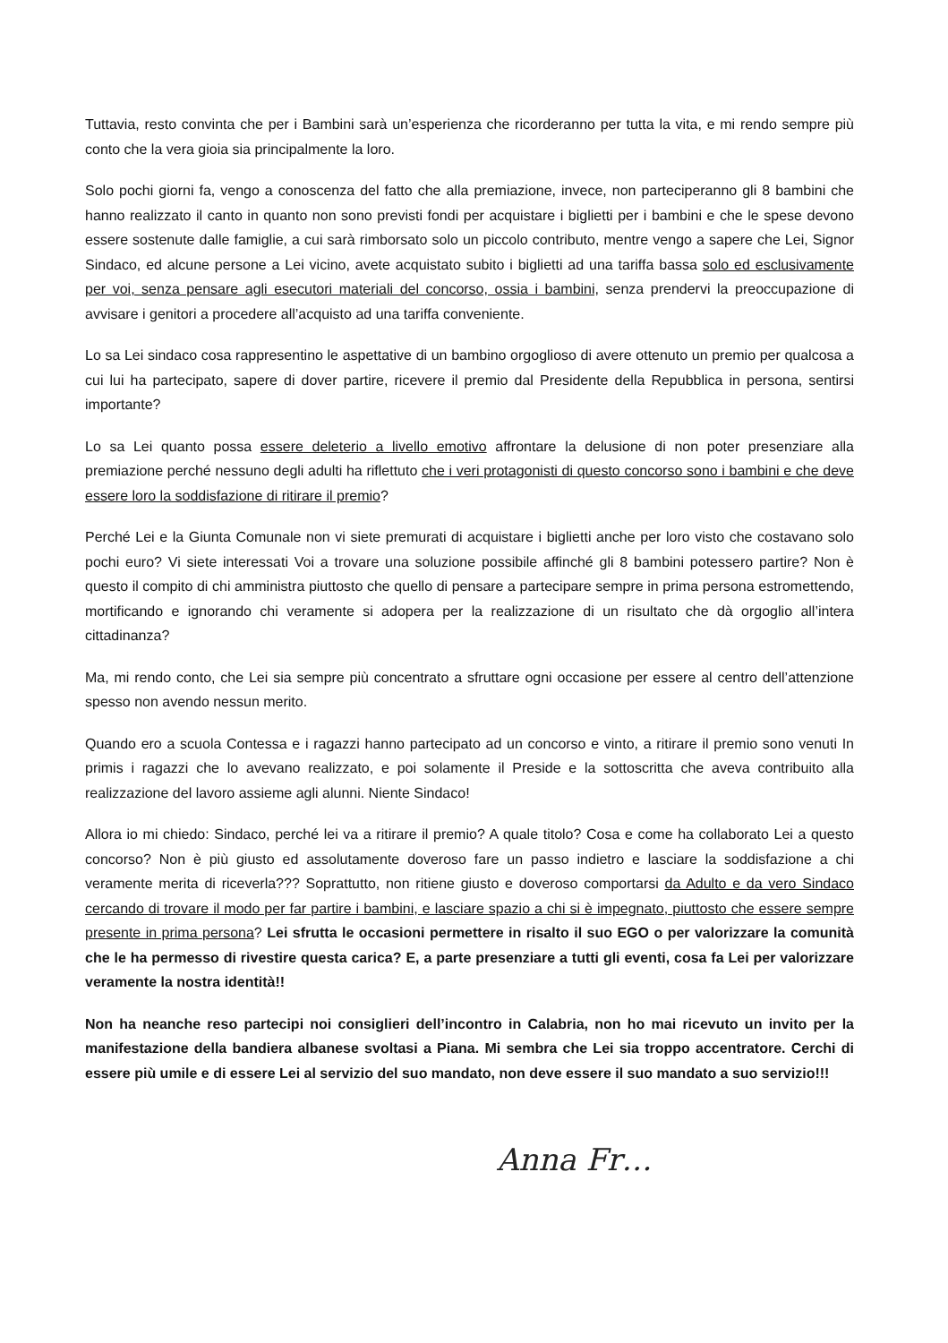Tuttavia, resto convinta che per i Bambini sarà un’esperienza che ricorderanno per tutta la vita, e mi rendo sempre più conto che la vera gioia sia principalmente la loro.
Solo pochi giorni fa, vengo a conoscenza del fatto che alla premiazione, invece, non parteciperanno gli 8 bambini che hanno realizzato il canto in quanto non sono previsti fondi per acquistare i biglietti per i bambini e che le spese devono essere sostenute dalle famiglie, a cui sarà rimborsato solo un piccolo contributo, mentre vengo a sapere che Lei, Signor Sindaco, ed alcune persone a Lei vicino, avete acquistato subito i biglietti ad una tariffa bassa solo ed esclusivamente per voi, senza pensare agli esecutori materiali del concorso, ossia i bambini, senza prendervi la preoccupazione di avvisare i genitori a procedere all’acquisto ad una tariffa conveniente.
Lo sa Lei sindaco cosa rappresentino le aspettative di un bambino orgoglioso di avere ottenuto un premio per qualcosa a cui lui ha partecipato, sapere di dover partire, ricevere il premio dal Presidente della Repubblica in persona, sentirsi importante?
Lo sa Lei quanto possa essere deleterio a livello emotivo affrontare la delusione di non poter presenziare alla premiazione perché nessuno degli adulti ha riflettuto che i veri protagonisti di questo concorso sono i bambini e che deve essere loro la soddisfazione di ritirare il premio?
Perché Lei e la Giunta Comunale non vi siete premurati di acquistare i biglietti anche per loro visto che costavano solo pochi euro? Vi siete interessati Voi a trovare una soluzione possibile affinché gli 8 bambini potessero partire? Non è questo il compito di chi amministra piuttosto che quello di pensare a partecipare sempre in prima persona estromettendo, mortificando e ignorando chi veramente si adopera per la realizzazione di un risultato che dà orgoglio all’intera cittadinanza?
Ma, mi rendo conto, che Lei sia sempre più concentrato a sfruttare ogni occasione per essere al centro dell’attenzione spesso non avendo nessun merito.
Quando ero a scuola Contessa e i ragazzi hanno partecipato ad un concorso e vinto, a ritirare il premio sono venuti In primis i ragazzi che lo avevano realizzato, e poi solamente il Preside e la sottoscritta che aveva contribuito alla realizzazione del lavoro assieme agli alunni. Niente Sindaco!
Allora io mi chiedo: Sindaco, perché lei va a ritirare il premio? A quale titolo? Cosa e come ha collaborato Lei a questo concorso? Non è più giusto ed assolutamente doveroso fare un passo indietro e lasciare la soddisfazione a chi veramente merita di riceverla??? Soprattutto, non ritiene giusto e doveroso comportarsi da Adulto e da vero Sindaco cercando di trovare il modo per far partire i bambini, e lasciare spazio a chi si è impegnato, piuttosto che essere sempre presente in prima persona? Lei sfrutta le occasioni permettere in risalto il suo EGO o per valorizzare la comunità che le ha permesso di rivestire questa carica? E, a parte presenziare a tutti gli eventi, cosa fa Lei per valorizzare veramente la nostra identità!!
Non ha neanche reso partecipi noi consiglieri dell’incontro in Calabria, non ho mai ricevuto un invito per la manifestazione della bandiera albanese svoltasi a Piana. Mi sembra che Lei sia troppo accentratore. Cerchi di essere più umile e di essere Lei al servizio del suo mandato, non deve essere il suo mandato a suo servizio!!!
Anna Fr…